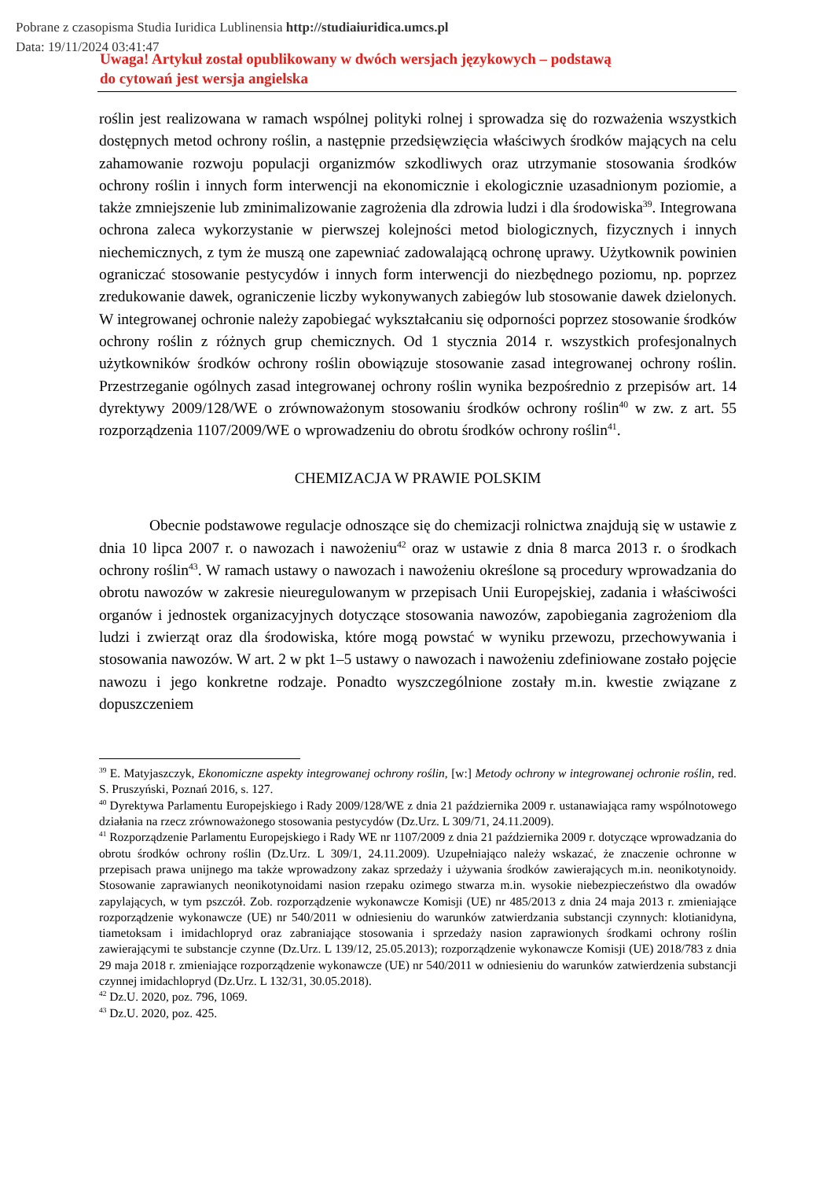Pobrane z czasopisma Studia Iuridica Lublinensia http://studiaiuridica.umcs.pl
Data: 19/11/2024 03:41:47
Uwaga! Artykuł został opublikowany w dwóch wersjach językowych – podstawą
do cytowań jest wersja angielska
roślin jest realizowana w ramach wspólnej polityki rolnej i sprowadza się do rozważenia wszystkich dostępnych metod ochrony roślin, a następnie przedsięwzięcia właściwych środków mających na celu zahamowanie rozwoju populacji organizmów szkodliwych oraz utrzymanie stosowania środków ochrony roślin i innych form interwencji na ekonomicznie i ekologicznie uzasadnionym poziomie, a także zmniejszenie lub zminimalizowanie zagrożenia dla zdrowia ludzi i dla środowiska<sup>39</sup>. Integrowana ochrona zaleca wykorzystanie w pierwszej kolejności metod biologicznych, fizycznych i innych niechemicznych, z tym że muszą one zapewniać zadowalającą ochronę uprawy. Użytkownik powinien ograniczać stosowanie pestycydów i innych form interwencji do niezbędnego poziomu, np. poprzez zredukowanie dawek, ograniczenie liczby wykonywanych zabiegów lub stosowanie dawek dzielonych. W integrowanej ochronie należy zapobiegać wykształcaniu się odporności poprzez stosowanie środków ochrony roślin z różnych grup chemicznych. Od 1 stycznia 2014 r. wszystkich profesjonalnych użytkowników środków ochrony roślin obowiązuje stosowanie zasad integrowanej ochrony roślin. Przestrzeganie ogólnych zasad integrowanej ochrony roślin wynika bezpośrednio z przepisów art. 14 dyrektywy 2009/128/WE o zrównoważonym stosowaniu środków ochrony roślin<sup>40</sup> w zw. z art. 55 rozporządzenia 1107/2009/WE o wprowadzeniu do obrotu środków ochrony roślin<sup>41</sup>.
CHEMIZACJA W PRAWIE POLSKIM
Obecnie podstawowe regulacje odnoszące się do chemizacji rolnictwa znajdują się w ustawie z dnia 10 lipca 2007 r. o nawozach i nawożeniu<sup>42</sup> oraz w ustawie z dnia 8 marca 2013 r. o środkach ochrony roślin<sup>43</sup>. W ramach ustawy o nawozach i nawożeniu określone są procedury wprowadzania do obrotu nawozów w zakresie nieuregulowanym w przepisach Unii Europejskiej, zadania i właściwości organów i jednostek organizacyjnych dotyczące stosowania nawozów, zapobiegania zagrożeniom dla ludzi i zwierząt oraz dla środowiska, które mogą powstać w wyniku przewozu, przechowywania i stosowania nawozów. W art. 2 w pkt 1–5 ustawy o nawozach i nawożeniu zdefiniowane zostało pojęcie nawozu i jego konkretne rodzaje. Ponadto wyszczególnione zostały m.in. kwestie związane z dopuszczeniem
<sup>39</sup> E. Matyjaszczyk, Ekonomiczne aspekty integrowanej ochrony roślin, [w:] Metody ochrony w integrowanej ochronie roślin, red. S. Pruszyński, Poznań 2016, s. 127.
<sup>40</sup> Dyrektywa Parlamentu Europejskiego i Rady 2009/128/WE z dnia 21 października 2009 r. ustanawiająca ramy wspólnotowego działania na rzecz zrównoważonego stosowania pestycydów (Dz.Urz. L 309/71, 24.11.2009).
<sup>41</sup> Rozporządzenie Parlamentu Europejskiego i Rady WE nr 1107/2009 z dnia 21 października 2009 r. dotyczące wprowadzania do obrotu środków ochrony roślin (Dz.Urz. L 309/1, 24.11.2009). Uzupełniająco należy wskazać, że znaczenie ochronne w przepisach prawa unijnego ma także wprowadzony zakaz sprzedaży i używania środków zawierających m.in. neonikotynoidy. Stosowanie zaprawianych neonikotynoidami nasion rzepaku ozimego stwarza m.in. wysokie niebezpieczeństwo dla owadów zapylających, w tym pszczół. Zob. rozporządzenie wykonawcze Komisji (UE) nr 485/2013 z dnia 24 maja 2013 r. zmieniające rozporządzenie wykonawcze (UE) nr 540/2011 w odniesieniu do warunków zatwierdzania substancji czynnych: klotianidyna, tiametoksam i imidachlopryd oraz zabraniające stosowania i sprzedaży nasion zaprawionych środkami ochrony roślin zawierającymi te substancje czynne (Dz.Urz. L 139/12, 25.05.2013); rozporządzenie wykonawcze Komisji (UE) 2018/783 z dnia 29 maja 2018 r. zmieniające rozporządzenie wykonawcze (UE) nr 540/2011 w odniesieniu do warunków zatwierdzenia substancji czynnej imidachlopryd (Dz.Urz. L 132/31, 30.05.2018).
<sup>42</sup> Dz.U. 2020, poz. 796, 1069.
<sup>43</sup> Dz.U. 2020, poz. 425.